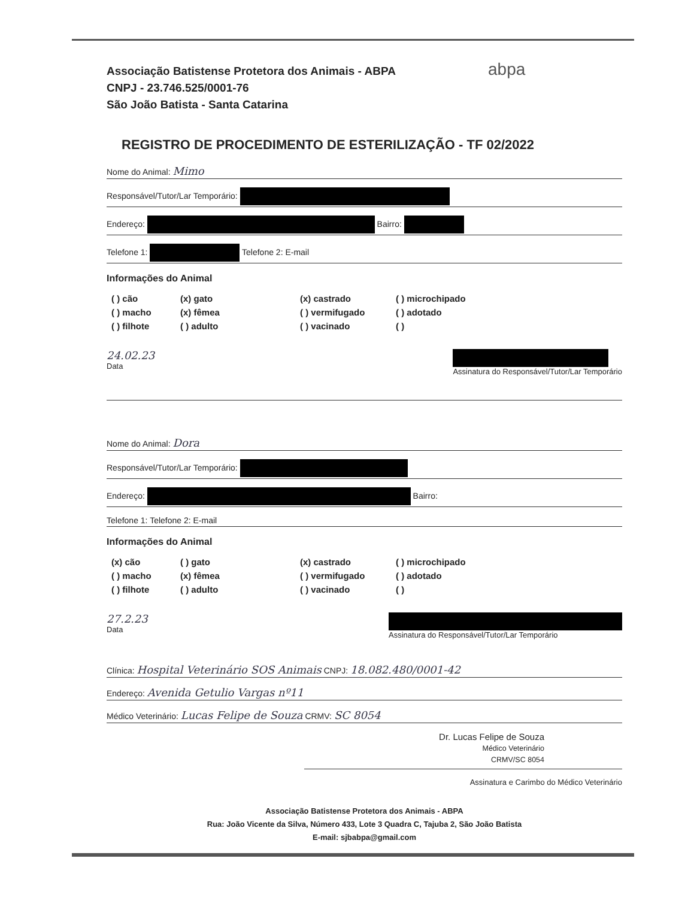abpa
Associação Batistense Protetora dos Animais - ABPA
CNPJ - 23.746.525/0001-76
São João Batista - Santa Catarina
REGISTRO DE PROCEDIMENTO DE ESTERILIZAÇÃO - TF 02/2022
Nome do Animal: Mimo
Responsável/Tutor/Lar Temporário:
Endereço: Bairro:
Telefone 1: Telefone 2: E-mail
Informações do Animal
( ) cão (x) gato (x) castrado ( ) microchipado ( ) macho (x) fêmea ( ) vermifugado ( ) adotado ( ) filhote ( ) adulto ( ) vacinado ( )
24.02.23
Data
Assinatura do Responsável/Tutor/Lar Temporário
Nome do Animal: Dora
Responsável/Tutor/Lar Temporário:
Endereço: Bairro:
Telefone 1: Telefone 2: E-mail
Informações do Animal
(x) cão ( ) gato (x) castrado ( ) microchipado ( ) macho (x) fêmea ( ) vermifugado ( ) adotado ( ) filhote ( ) adulto ( ) vacinado ( )
27.2.23
Data
Assinatura do Responsável/Tutor/Lar Temporário
Clínica: Hospital Veterinário SOS Animais CNPJ: 18.082.480/0001-42
Endereço: Avenida Getulio Vargas nº11
Médico Veterinário: Lucas Felipe de Souza CRMV: SC 8054
Dr. Lucas Felipe de Souza
Médico Veterinário
CRMV/SC 8054
Assinatura e Carimbo do Médico Veterinário
Associação Batistense Protetora dos Animais - ABPA
Rua: João Vicente da Silva, Número 433, Lote 3 Quadra C, Tajuba 2, São João Batista
E-mail: sjbabpa@gmail.com